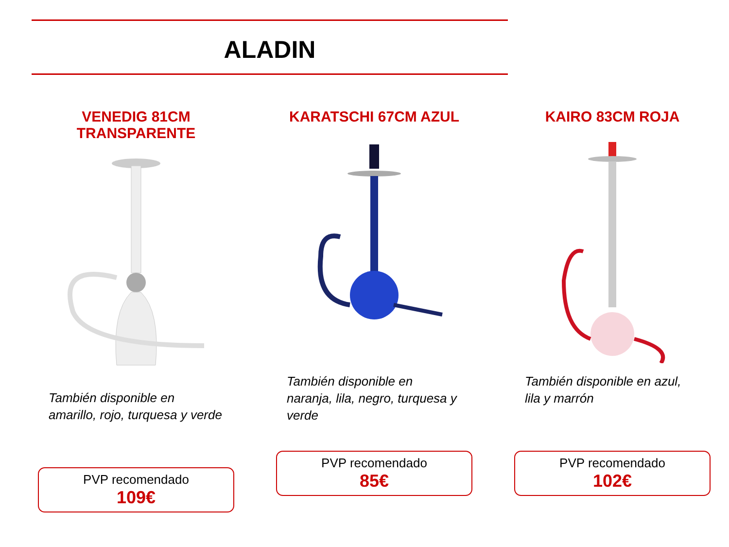ALADIN
VENEDIG 81CM TRANSPARENTE
También disponible en amarillo, rojo, turquesa y verde
PVP recomendado
109€
KARATSCHI 67CM AZUL
También disponible en naranja, lila, negro, turquesa y verde
PVP recomendado
85€
KAIRO 83CM ROJA
También disponible en azul, lila y marrón
PVP recomendado
102€